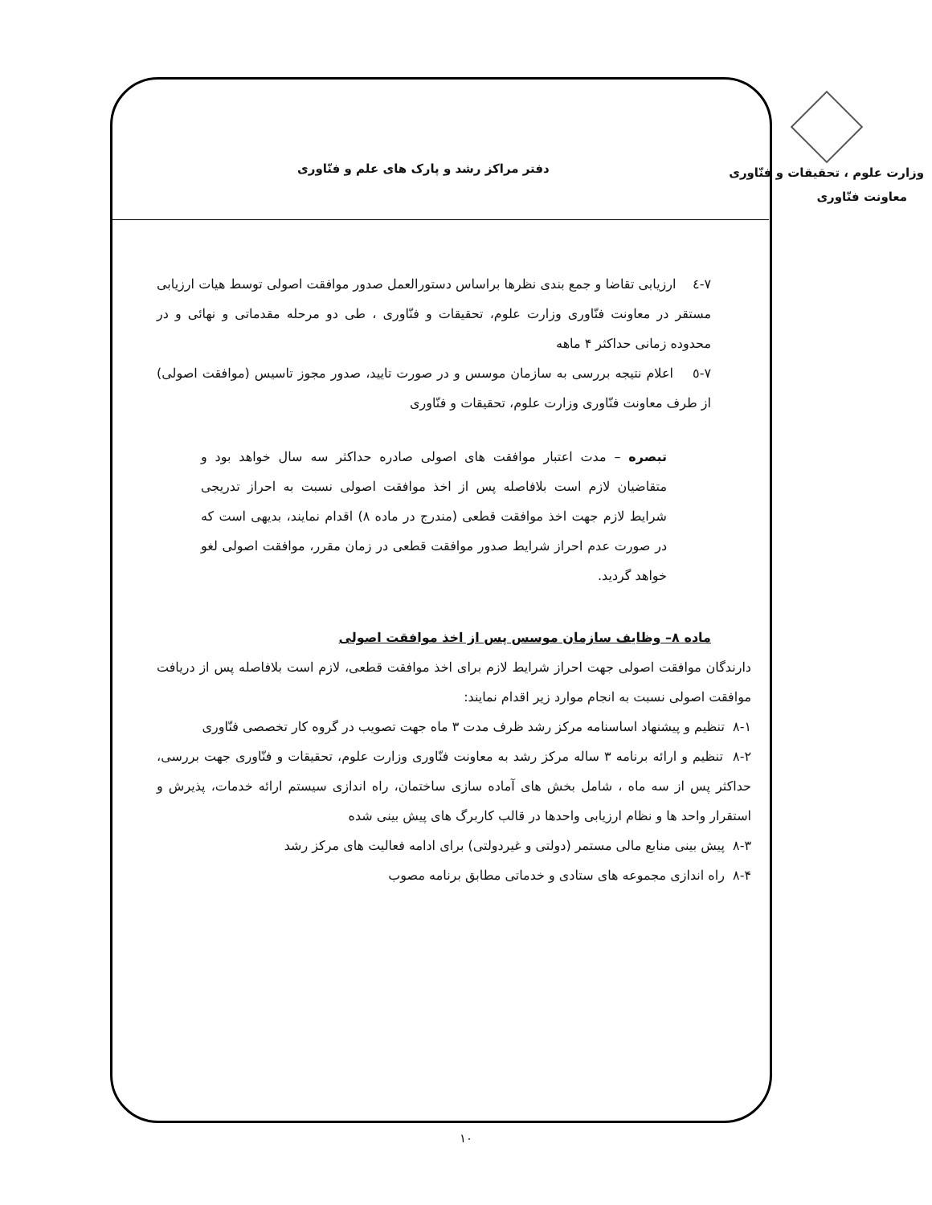وزارت علوم ، تحقیقات و فنّاوری
معاونت فنّاوری
دفتر مراکز رشد و پارک های علم و فنّاوری
۷-٤ ارزیابی تقاضا و جمع بندی نظرها براساس دستورالعمل صدور موافقت اصولی توسط هیات ارزیابی مستقر در معاونت فنّاوری وزارت علوم، تحقیقات و فنّاوری ، طی دو مرحله مقدماتی و نهائی و در محدوده زمانی حداکثر ۴ ماهه
۷-٥ اعلام نتیجه بررسی به سازمان موسس و در صورت تایید، صدور مجوز تاسیس (موافقت اصولی) از طرف معاونت فنّاوری وزارت علوم، تحقیقات و فنّاوری
تبصره – مدت اعتبار موافقت های اصولی صادره حداکثر سه سال خواهد بود و متقاضیان لازم است بلافاصله پس از اخذ موافقت اصولی نسبت به احراز تدریجی شرایط لازم جهت اخذ موافقت قطعی (مندرج در ماده ۸) اقدام نمایند، بدیهی است که در صورت عدم احراز شرایط صدور موافقت قطعی در زمان مقرر، موافقت اصولی لغو خواهد گردید.
ماده ۸– وظایف سازمان موسس پس از اخذ موافقت اصولی
دارندگان موافقت اصولی جهت احراز شرایط لازم برای اخذ موافقت قطعی، لازم است بلافاصله پس از دریافت موافقت اصولی نسبت به انجام موارد زیر اقدام نمایند:
۸-۱ تنظیم و پیشنهاد اساسنامه مرکز رشد ظرف مدت ۳ ماه جهت تصویب در گروه کار تخصصی فنّاوری
۸-۲ تنظیم و ارائه برنامه ۳ ساله مرکز رشد به معاونت فنّاوری وزارت علوم، تحقیقات و فنّاوری جهت بررسی، حداکثر پس از سه ماه ، شامل بخش های آماده سازی ساختمان، راه اندازی سیستم ارائه خدمات، پذیرش و استقرار واحد ها و نظام ارزیابی واحدها در قالب کاربرگ های پیش بینی شده
۸-۳ پیش بینی منابع مالی مستمر (دولتی و غیردولتی) برای ادامه فعالیت های مرکز رشد
۸-۴ راه اندازی مجموعه های ستادی و خدماتی مطابق برنامه مصوب
۱۰